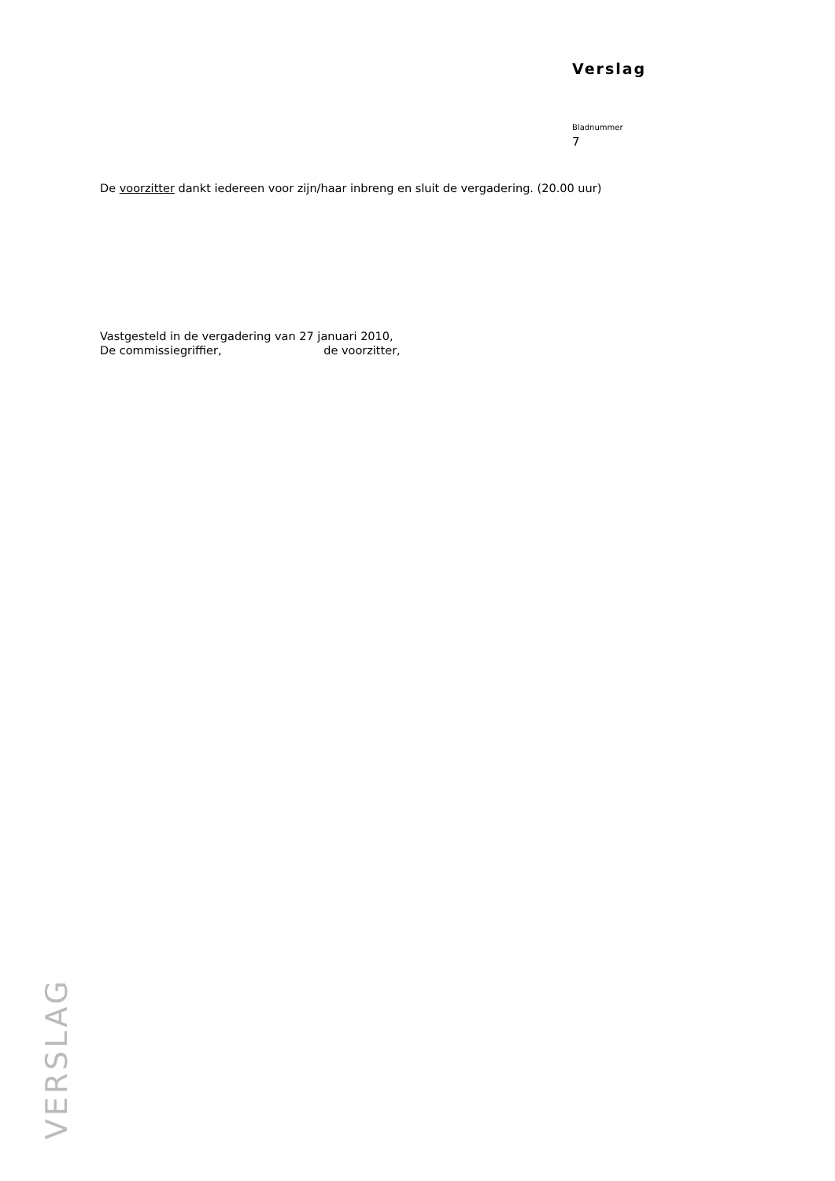Verslag
Bladnummer
7
De voorzitter dankt iedereen voor zijn/haar inbreng en sluit de vergadering. (20.00 uur)
Vastgesteld in de vergadering van 27 januari 2010,
De commissiegriffier, de voorzitter,
VERSLAG